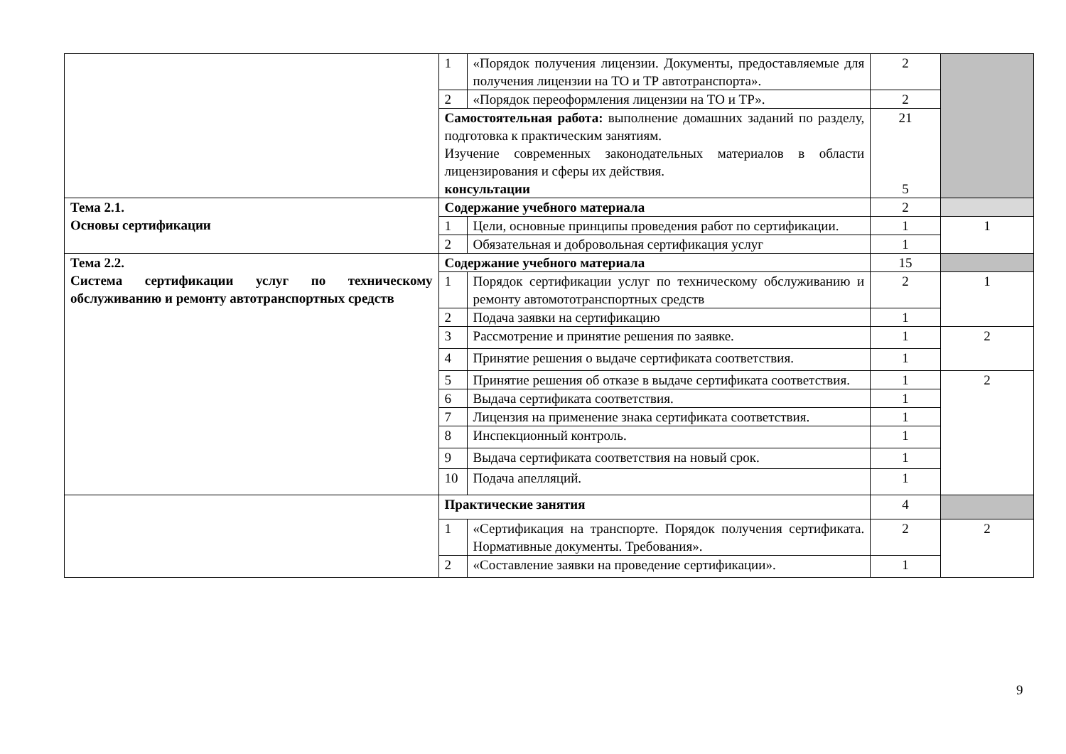| | 1 | «Порядок получения лицензии. Документы, предоставляемые для получения лицензии на ТО и ТР автотранспорта». | 2 | |
| | 2 | «Порядок переоформления лицензии на ТО и ТР». | 2 | |
| | Самостоятельная работа: выполнение домашних заданий по разделу, подготовка к практическим занятиям. Изучение современных законодательных материалов в области лицензирования и сферы их действия. консультации | | 21 5 | |
| Тема 2.1. Основы сертификации | Содержание учебного материала | | 2 | |
| | 1 | Цели, основные принципы проведения работ по сертификации. | 1 | 1 |
| | 2 | Обязательная и добровольная сертификация услуг | 1 | |
| Тема 2.2. Система сертификации услуг по техническому обслуживанию и ремонту автотранспортных средств | Содержание учебного материала | | 15 | |
| | 1 | Порядок сертификации услуг по техническому обслуживанию и ремонту автомототранспортных средств | 2 | 1 |
| | 2 | Подача заявки на сертификацию | 1 | |
| | 3 | Рассмотрение и принятие решения по заявке. | 1 | 2 |
| | 4 | Принятие решения о выдаче сертификата соответствия. | 1 | |
| | 5 | Принятие решения об отказе в выдаче сертификата соответствия. | 1 | 2 |
| | 6 | Выдача сертификата соответствия. | 1 | |
| | 7 | Лицензия на применение знака сертификата соответствия. | 1 | |
| | 8 | Инспекционный контроль. | 1 | |
| | 9 | Выдача сертификата соответствия на новый срок. | 1 | |
| | 10 | Подача апелляций. | 1 | |
| | Практические занятия | | 4 | |
| | 1 | «Сертификация на транспорте. Порядок получения сертификата. Нормативные документы. Требования». | 2 | 2 |
| | 2 | «Составление заявки на проведение сертификации». | 1 | |
9